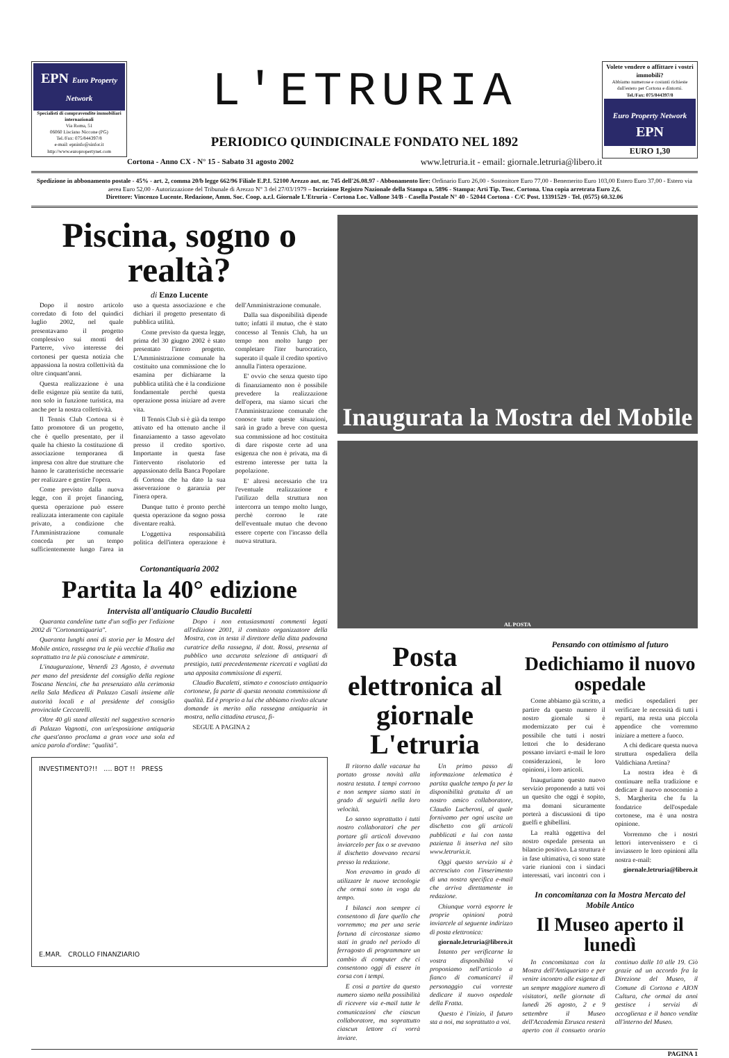EPN Euro Property Network
Specialisti di compravendite immobiliari internazionali
Via Roma, 51
06060 Lisciano Niccone (PG)
Tel./Fax: 075/844397/8
e-mail: epninfo@sinfor.it
http://www.europropertynet.com
L'ETRURIA
PERIODICO QUINDICINALE FONDATO NEL 1892
Cortona - Anno CX - N° 15 - Sabato 31 agosto 2002 www.letruria.it - email: giornale.letruria@libero.it
Volete vendere o affittare i vostri immobili?
Abbiamo numerose e costanti richieste dall'estero per Cortona e dintorni.
Tel./Fax: 075/844397/8
Euro Property Network EPN
EURO 1,30
Spedizione in abbonamento postale - 45% - art. 2, comma 20/b legge 662/96 Filiale E.P.I. 52100 Arezzo aut. nr. 745 dell'26.08.97 - Abbonamento lire: Ordinario Euro 26,00 - Sostenitore Euro 77,00 - Benemerito Euro 103,00 Estero Euro 37,00 - Estero via aerea Euro 52,00 - Autorizzazione del Tribunale di Arezzo N° 3 del 27/03/1979 – Iscrizione Registro Nazionale della Stampa n. 5896 - Stampa: Arti Tip. Tosc. Cortona. Una copia arretrata Euro 2,6.
Direttore: Vincenzo Lucente. Redazione, Amm. Soc. Coop. a.r.l. Giornale L'Etruria - Cortona Loc. Vallone 34/B - Casella Postale N° 40 - 52044 Cortona - C/C Post. 13391529 - Tel. (0575) 60.32.06
Piscina, sogno o realtà?
di Enzo Lucente
Dopo il nostro articolo corredato di foto del quindici luglio 2002, nel quale presentavamo il progetto complessivo sui monti del Parterre, vivo interesse dei cortonesi per questa notizia che appassiona la nostra collettività da oltre cinquant'anni.
Questa realizzazione è una delle esigenze più sentite da tutti, non solo in funzione turistica, ma anche per la nostra collettività.
Il Tennis Club Cortona si è fatto promotore di un progetto, che è quello presentato, per il quale ha chiesto la costituzione di associazione temporanea di impresa con altre due strutture che hanno le caratteristiche necessarie per realizzare e gestire l'opera.
Come previsto dalla nuova legge, con il projet financing, questa operazione può essere realizzata interamente con capitale privato, a condizione che l'Amministrazione comunale conceda per un tempo sufficientemente lungo l'area in uso a questa associazione e che dichiari il progetto presentato di pubblica utilità.
Come previsto da questa legge, prima del 30 giugno 2002 è stato presentato l'intero progetto. L'Amministrazione comunale ha costituito una commissione che lo esamina per dichiararne la pubblica utilità che è la condizione fondamentale perchè questa operazione possa iniziare ad avere vita.
Il Tennis Club si è già da tempo attivato ed ha ottenuto anche il finanziamento a tasso agevolato presso il credito sportivo. Importante in questa fase l'intervento risolutorio ed appassionato della Banca Popolare di Cortona che ha dato la sua asseverazione o garanzia per l'inera opera.
Dunque tutto è pronto perchè questa operazione da sogno possa diventare realtà.
L'oggettiva responsabilità politica dell'intera operazione è dell'Amministrazione comunale.
Dalla sua disponibilità dipende tutto; infatti il mutuo, che è stato concesso al Tennis Club, ha un tempo non molto lungo per completare l'iter burocratico, superato il quale il credito sportivo annulla l'intera operazione.
E' ovvio che senza questo tipo di finanziamento non è possibile prevedere la realizzazione dell'opera, ma siamo sicuri che l'Amministrazione comunale che conosce tutte queste situazioni, sarà in grado a breve con questa sua commissione ad hoc costituita di dare risposte certe ad una esigenza che non è privata, ma di estremo interesse per tutta la popolazione.
E' altresì necessario che tra l'eventuale realizzazione e l'utilizzo della struttura non intercorra un tempo molto lungo, perchè corrono le rate dell'eventuale mutuo che devono essere coperte con l'incasso della nuova struttura.
Cortonantiquaria 2002
Partita la 40° edizione
Intervista all'antiquario Claudio Bucaletti
Quaranta candeline tutte d'un soffio per l'edizione 2002 di "Cortonantiquaria".
Quaranta lunghi anni di storia per la Mostra del Mobile antico, rassegna tra le più vecchie d'Italia ma soprattutto tra le più conosciute e ammirate.
L'inaugurazione, Venerdì 23 Agosto, è avvenuta per mano del presidente del consiglio della regione Toscana Nencini, che ha presenziato alla cerimonia nella Sala Medicea di Palazzo Casali insieme alle autorità locali e al presidente del consiglio provinciale Ceccarelli.
Oltre 40 gli stand allestiti nel suggestivo scenario di Palazzo Vagnotti, con un'esposizione antiquaria che quest'anno proclama a gran voce una sola ed unica parola d'ordine: "qualità".
Dopo i non entusiasmanti commenti legati all'edizione 2001, il comitato organizzatore della Mostra, con in testa il direttore della ditta padovana curatrice della rassegna, il dott. Rossi, presenta al pubblico una accurata selezione di antiquari di prestigio, tutti precedentemente ricercati e vagliati da una apposita commissione di esperti.
Claudio Bucaletti, stimato e conosciuto antiquario cortonese, fa parte di questa neonata commissione di qualità. Ed è proprio a lui che abbiamo rivolto alcune domande in merito alla rassegna antiquaria in mostra, nella cittadina etrusca, fi-
SEGUE A PAGINA 2
INVESTIMENTO?!! .... BOT !! PRESS
E.MAR. CROLLO FINANZIARIO
Inaugurata la Mostra del Mobile
AL POSTA
Posta elettronica al giornale L'etruria
Il ritorno dalle vacanze ha portato grosse novità alla nostra testata. I tempi corrono e non sempre siamo stati in grado di seguirli nella loro velocità.
Lo sanno soprattutto i tutti nostro collaboratori che per portare gli articoli dovevano inviarcelo per fax o se avevano il dischetto dovevano recarsi presso la redazione.
Non eravamo in grado di utilizzare le nuove tecnologie che ormai sono in voga da tempo.
I bilanci non sempre ci consentono di fare quello che vorremmo; ma per una serie fortuna di circostanze siamo stati in grado nel periodo di ferragosto di programmare un cambio di computer che ci consentono oggi di essere in corsa con i tempi.
E così a partire da questo numero siamo nella possibilità di ricevere via e-mail tutte le comunicazioni che ciascun collaboratore, ma soprattutto ciascun lettore ci vorrà inviare.
Un primo passo di informazione telematica è partita qualche tempo fa per la disponibilità gratuita di un nostro amico collaboratore, Claudio Lucheroni, al quale fornivamo per ogni uscita un dischetto con gli articoli pubblicati e lui con tanta pazienza li inseriva nel sito www.letruria.it.
Oggi questo servizio si è accresciuto con l'inserimento di una nostra specifica e-mail che arriva direttamente in redazione.
Chiunque vorrà esporre le proprie opinioni potrà inviarcele al seguente indirizzo di posta elettronica:
giornale.letruria@libero.it
Intanto per verificarne la vostra disponibilità vi proponiamo nell'articolo a fianco di comunicarci il personaggio cui vorreste dedicare il nuovo ospedale della Fratta.
Questo è l'inizio, il futuro sta a noi, ma soprattutto a voi.
Pensando con ottimismo al futuro
Dedichiamo il nuovo ospedale
Come abbiamo già scritto, a partire da questo numero il nostro giornale si è modernizzato per cui è possibile che tutti i nostri lettori che lo desiderano possano inviarci e-mail le loro considerazioni, le loro opinioni, i loro articoli.
Inauguriamo questo nuovo servizio proponendo a tutti voi un quesito che oggi è sopito, ma domani sicuramente porterà a discussioni di tipo guelfi e ghibellini.
La realtà oggettiva del nostro ospedale presenta un bilancio positivo. La struttura è in fase ultimativa, ci sono state varie riunioni con i sindaci interessati, vari incontri con i medici ospedalieri per verificare le necessità di tutti i reparti, ma resta una piccola appendice che vorremmo iniziare a mettere a fuoco.
A chi dedicare questa nuova struttura ospedaliera della Valdichiana Aretina?
La nostra idea è di continuare nella tradizione e dedicare il nuovo nosocomio a S. Margherita che fu la fondatrice dell'ospedale cortonese, ma è una nostra opinione.
Vorremmo che i nostri lettori intervenissero e ci inviassero le loro opinioni alla nostra e-mail:
giornale.letruria@libero.it
In concomitanza con la Mostra Mercato del Mobile Antico
Il Museo aperto il lunedì
In concomitanza con la Mostra dell'Antiquariato e per venire incontro alle esigenze di un sempre maggiore numero di visitatori, nelle giornate di lunedì 26 agosto, 2 e 9 settembre il Museo dell'Accademia Etrusca resterà aperto con il consueto orario continuo dalle 10 alle 19. Ciò grazie ad un accordo fra la Direzione del Museo, il Comune di Cortona e AION Cultura, che ormai da anni gestisce i servizi di accoglienza e il banco vendite all'interno del Museo.
PAGINA 1